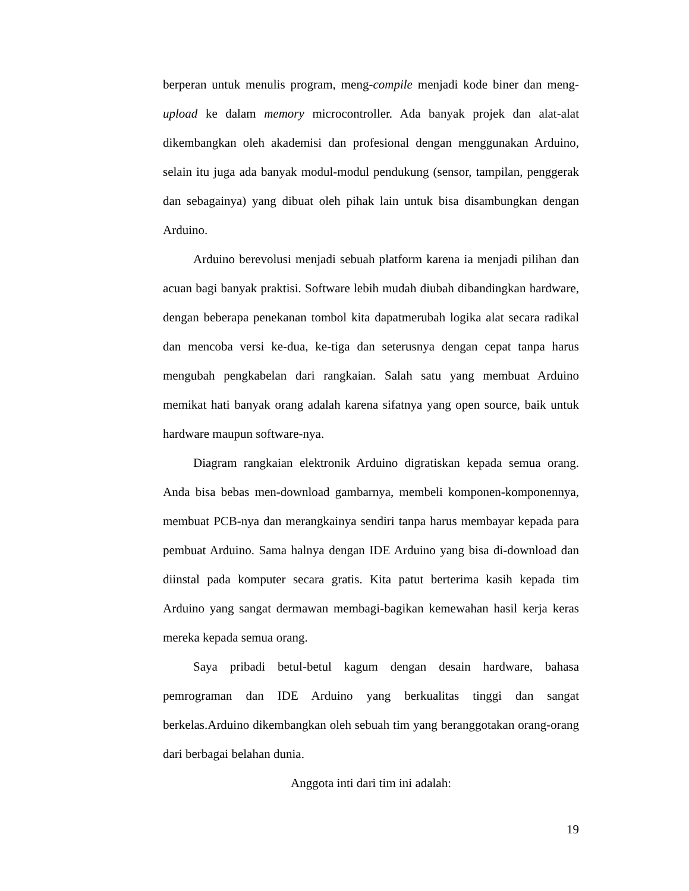berperan untuk menulis program, meng-compile menjadi kode biner dan meng-upload ke dalam memory microcontroller. Ada banyak projek dan alat-alat dikembangkan oleh akademisi dan profesional dengan menggunakan Arduino, selain itu juga ada banyak modul-modul pendukung (sensor, tampilan, penggerak dan sebagainya) yang dibuat oleh pihak lain untuk bisa disambungkan dengan Arduino.
Arduino berevolusi menjadi sebuah platform karena ia menjadi pilihan dan acuan bagi banyak praktisi. Software lebih mudah diubah dibandingkan hardware, dengan beberapa penekanan tombol kita dapatmerubah logika alat secara radikal dan mencoba versi ke-dua, ke-tiga dan seterusnya dengan cepat tanpa harus mengubah pengkabelan dari rangkaian. Salah satu yang membuat Arduino memikat hati banyak orang adalah karena sifatnya yang open source, baik untuk hardware maupun software-nya.
Diagram rangkaian elektronik Arduino digratiskan kepada semua orang. Anda bisa bebas men-download gambarnya, membeli komponen-komponennya, membuat PCB-nya dan merangkainya sendiri tanpa harus membayar kepada para pembuat Arduino. Sama halnya dengan IDE Arduino yang bisa di-download dan diinstal pada komputer secara gratis. Kita patut berterima kasih kepada tim Arduino yang sangat dermawan membagi-bagikan kemewahan hasil kerja keras mereka kepada semua orang.
Saya pribadi betul-betul kagum dengan desain hardware, bahasa pemrograman dan IDE Arduino yang berkualitas tinggi dan sangat berkelas.Arduino dikembangkan oleh sebuah tim yang beranggotakan orang-orang dari berbagai belahan dunia.
Anggota inti dari tim ini adalah:
19